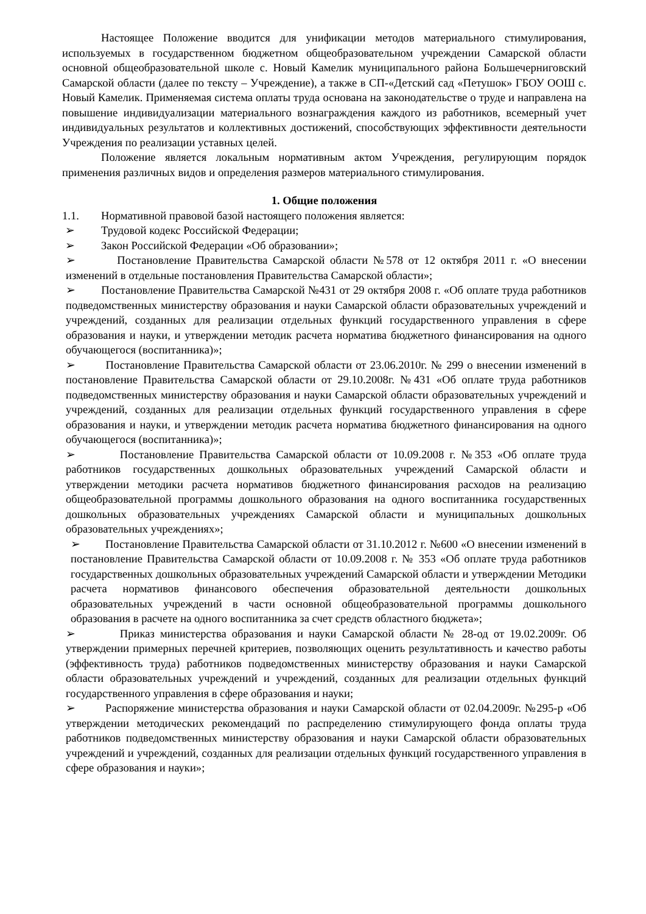Настоящее Положение вводится для унификации методов материального стимулирования, используемых в государственном бюджетном общеобразовательном учреждении Самарской области основной общеобразовательной школе с. Новый Камелик муниципального района Большечерниговский Самарской области (далее по тексту – Учреждение), а также в СП-«Детский сад «Петушок» ГБОУ ООШ с. Новый Камелик. Применяемая система оплаты труда основана на законодательстве о труде и направлена на повышение индивидуализации материального вознаграждения каждого из работников, всемерный учет индивидуальных результатов и коллективных достижений, способствующих эффективности деятельности Учреждения по реализации уставных целей.
Положение является локальным нормативным актом Учреждения, регулирующим порядок применения различных видов и определения размеров материального стимулирования.
1. Общие положения
1.1. Нормативной правовой базой настоящего положения является:
➢ Трудовой кодекс Российской Федерации;
➢ Закон Российской Федерации «Об образовании»;
➢ Постановление Правительства Самарской области №578 от 12 октября 2011 г. «О внесении изменений в отдельные постановления Правительства Самарской области»;
➢ Постановление Правительства Самарской №431 от 29 октября 2008 г. «Об оплате труда работников подведомственных министерству образования и науки Самарской области образовательных учреждений и учреждений, созданных для реализации отдельных функций государственного управления в сфере образования и науки, и утверждении методик расчета норматива бюджетного финансирования на одного обучающегося (воспитанника)»;
➢ Постановление Правительства Самарской области от 23.06.2010г. № 299 о внесении изменений в постановление Правительства Самарской области от 29.10.2008г. №431 «Об оплате труда работников подведомственных министерству образования и науки Самарской области образовательных учреждений и учреждений, созданных для реализации отдельных функций государственного управления в сфере образования и науки, и утверждении методик расчета норматива бюджетного финансирования на одного обучающегося (воспитанника)»;
➢ Постановление Правительства Самарской области от 10.09.2008 г. №353 «Об оплате труда работников государственных дошкольных образовательных учреждений Самарской области и утверждении методики расчета нормативов бюджетного финансирования расходов на реализацию общеобразовательной программы дошкольного образования на одного воспитанника государственных дошкольных образовательных учреждениях Самарской области и муниципальных дошкольных образовательных учреждениях»;
➢ Постановление Правительства Самарской области от 31.10.2012 г. №600 «О внесении изменений в постановление Правительства Самарской области от 10.09.2008 г. № 353 «Об оплате труда работников государственных дошкольных образовательных учреждений Самарской области и утверждении Методики расчета нормативов финансового обеспечения образовательной деятельности дошкольных образовательных учреждений в части основной общеобразовательной программы дошкольного образования в расчете на одного воспитанника за счет средств областного бюджета»;
➢ Приказ министерства образования и науки Самарской области № 28-од от 19.02.2009г. Об утверждении примерных перечней критериев, позволяющих оценить результативность и качество работы (эффективность труда) работников подведомственных министерству образования и науки Самарской области образовательных учреждений и учреждений, созданных для реализации отдельных функций государственного управления в сфере образования и науки;
➢ Распоряжение министерства образования и науки Самарской области от 02.04.2009г. №295-р «Об утверждении методических рекомендаций по распределению стимулирующего фонда оплаты труда работников подведомственных министерству образования и науки Самарской области образовательных учреждений и учреждений, созданных для реализации отдельных функций государственного управления в сфере образования и науки»;